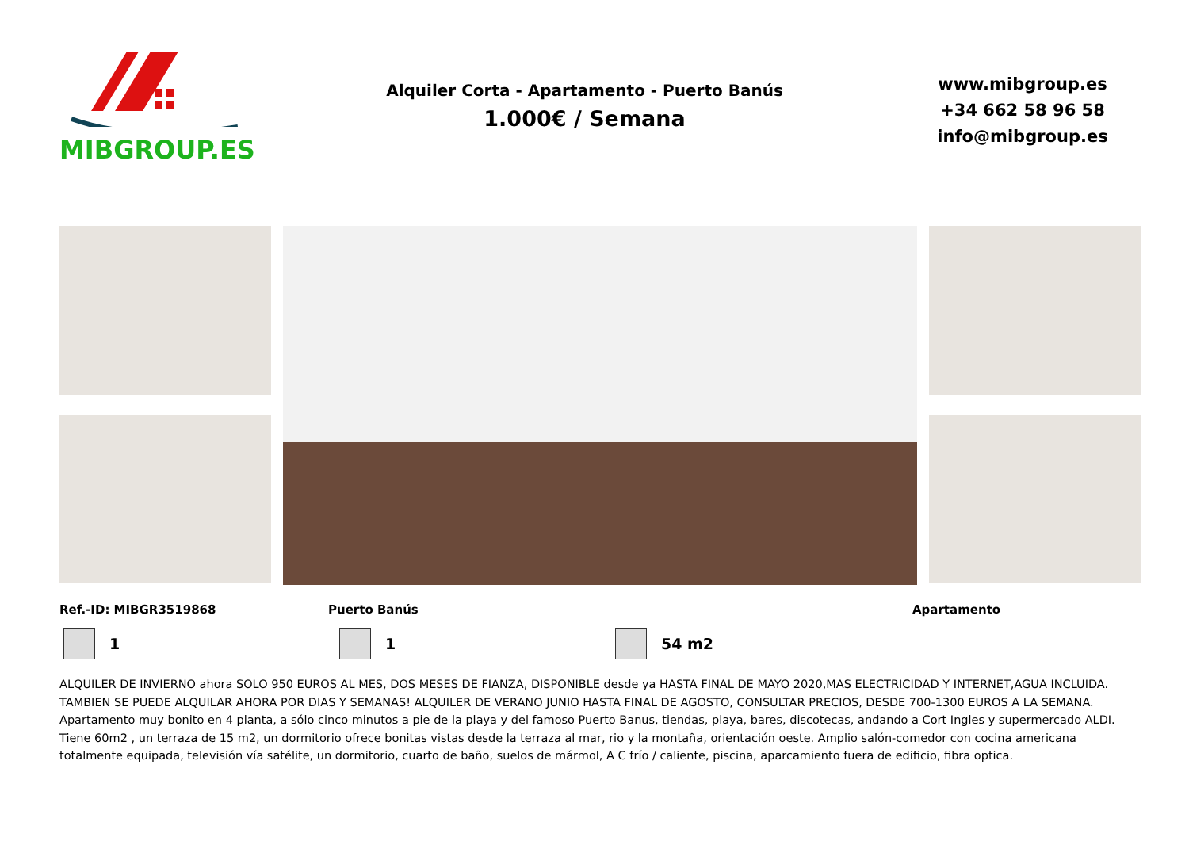MIBGROUP.ES
Alquiler Corta - Apartamento - Puerto Banús
1.000€ / Semana
www.mibgroup.es
+34 662 58 96 58
info@mibgroup.es
Ref.-ID: MIBGR3519868 Puerto Banús Apartamento
1 1 54 m2
ALQUILER DE INVIERNO ahora SOLO 950 EUROS AL MES, DOS MESES DE FIANZA, DISPONIBLE desde ya HASTA FINAL DE MAYO 2020,MAS ELECTRICIDAD Y INTERNET,AGUA INCLUIDA. TAMBIEN SE PUEDE ALQUILAR AHORA POR DIAS Y SEMANAS! ALQUILER DE VERANO JUNIO HASTA FINAL DE AGOSTO, CONSULTAR PRECIOS, DESDE 700-1300 EUROS A LA SEMANA. Apartamento muy bonito en 4 planta, a sólo cinco minutos a pie de la playa y del famoso Puerto Banus, tiendas, playa, bares, discotecas, andando a Cort Ingles y supermercado ALDI. Tiene 60m2 , un terraza de 15 m2, un dormitorio ofrece bonitas vistas desde la terraza al mar, rio y la montaña, orientación oeste. Amplio salón-comedor con cocina americana totalmente equipada, televisión vía satélite, un dormitorio, cuarto de baño, suelos de mármol, A C frío / caliente, piscina, aparcamiento fuera de edificio, fibra optica.